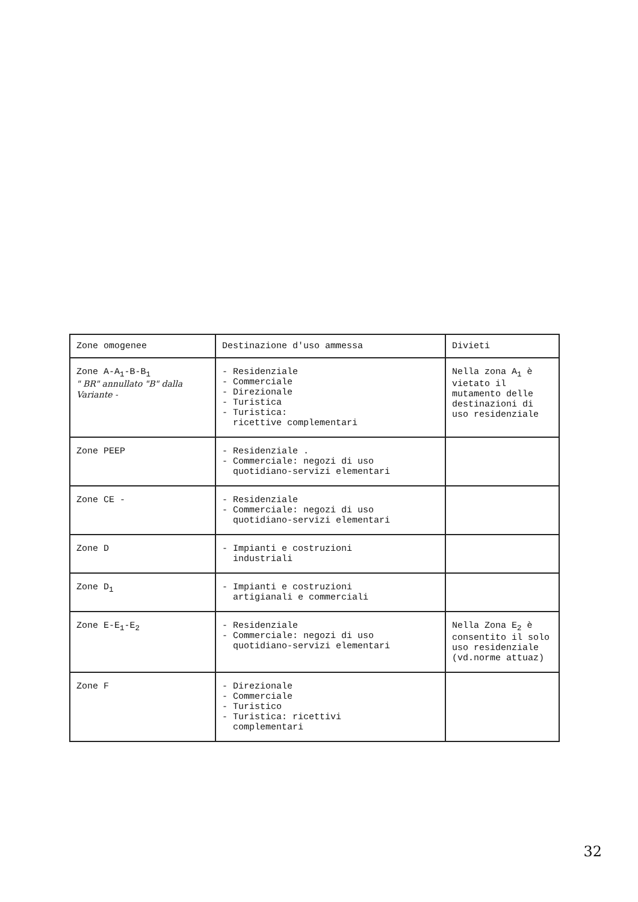| Zone omogenee | Destinazione d'uso ammessa | Divieti |
| --- | --- | --- |
| Zone A-A<sub>1</sub>-B-B<sub>1</sub> " BR" annullato "B" dalla Variante - | - Residenziale - Commerciale - Direzionale - Turistica - Turistica: ricettive complementari | Nella zona A<sub>1</sub> è vietato il mutamento delle destinazioni di uso residenziale |
| Zone PEEP | - Residenziale . - Commerciale: negozi di uso quotidiano-servizi elementari | |
| Zone CE - | - Residenziale - Commerciale: negozi di uso quotidiano-servizi elementari | |
| Zone D | - Impianti e costruzioni industriali | |
| Zone D<sub>1</sub> | - Impianti e costruzioni artigianali e commerciali | |
| Zone E-E<sub>1</sub>-E<sub>2</sub> | - Residenziale - Commerciale: negozi di uso quotidiano-servizi elementari | Nella Zona E<sub>2</sub> è consentito il solo uso residenziale (vd.norme attuaz) |
| Zone F | - Direzionale - Commerciale - Turistico - Turistica: ricettivi complementari | |
32